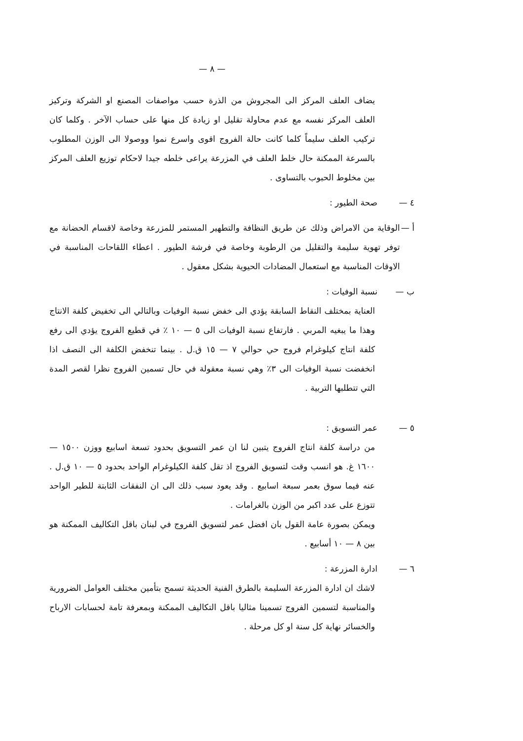— ٨ —
يضاف العلف المركز الى المجروش من الذرة حسب مواصفات المصنع او الشركة وتركيز العلف المركز نفسه مع عدم محاولة تقليل او زيادة كل منها على حساب الآخر . وكلما كان تركيب العلف سليماً كلما كانت حالة الفروج اقوى واسرع نموا ووصولا الى الوزن المطلوب بالسرعة الممكنة حال خلط العلف في المزرعة يراعى خلطه جيدا لاحكام توزيع العلف المركز بين مخلوط الحبوب بالتساوى .
٤ — صحة الطيور :
أ — الوقاية من الامراض وذلك عن طريق النظافة والتطهير المستمر للمزرعة وخاصة لاقسام الحضانة مع توفر تهوية سليمة والتقليل من الرطوبة وخاصة في فرشة الطيور . اعطاء اللقاحات المناسبة في الاوقات المناسبة مع استعمال المضادات الحيوية بشكل معقول .
ب — نسبة الوفيات :
العناية بمختلف النقاط السابقة يؤدي الى خفض نسبة الوفيات وبالتالي الى تخفيض كلفة الانتاج وهذا ما يبغيه المربي . فارتفاع نسبة الوفيات الى ٥ — ١٠ ٪ في قطيع الفروج يؤدي الى رفع كلفة انتاج كيلوغرام فروج حي حوالي ٧ — ١٥ ق.ل . بينما تنخفض الكلفة الى النصف اذا انخفضت نسبة الوفيات الى ٣٪ وهي نسبة معقولة في حال تسمين الفروج نظرا لقصر المدة التي تتطلبها التربية .
٥ — عمر التسويق :
من دراسة كلفة انتاج الفروج يتبين لنا ان عمر التسويق بحدود تسعة اسابيع ووزن ١٥٠٠ — ١٦٠٠ غ. هو انسب وقت لتسويق الفروج اذ تقل كلفة الكيلوغرام الواحد بحدود ٥ — ١٠ ق.ل . عنه فيما سوق بعمر سبعة اسابيع . وقد يعود سبب ذلك الى ان النفقات الثابتة للطير الواحد تتوزع على عدد اكبر من الوزن بالغرامات .
ويمكن بصورة عامة القول بان افضل عمر لتسويق الفروج في لبنان باقل التكاليف الممكنة هو بين ٨ — ١٠ أسابيع .
٦ — ادارة المزرعة :
لاشك ان ادارة المزرعة السليمة بالطرق الفنية الحديثة تسمح بتأمين مختلف العوامل الضرورية والمناسبة لتسمين الفروج تسمينا مثاليا باقل التكاليف الممكنة وبمعرفة تامة لحسابات الارباح والخسائر نهاية كل سنة او كل مرحلة .